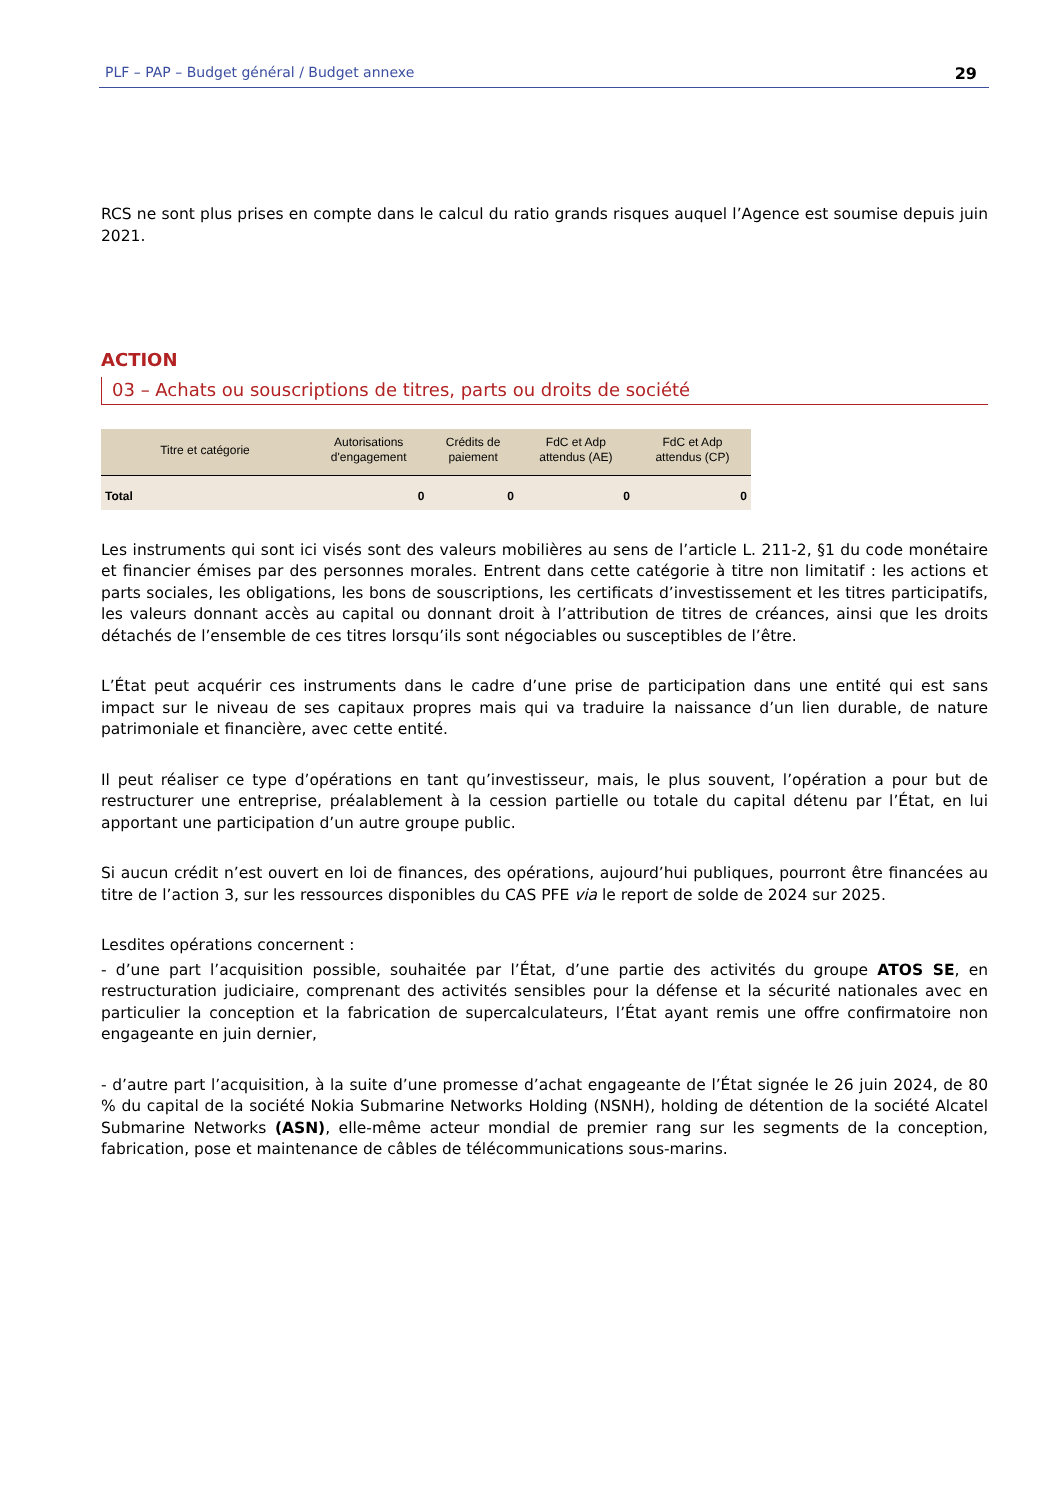PLF – PAP – Budget général / Budget annexe 29
RCS ne sont plus prises en compte dans le calcul du ratio grands risques auquel l’Agence est soumise depuis juin 2021.
ACTION
03 – Achats ou souscriptions de titres, parts ou droits de société
| Titre et catégorie | Autorisations d'engagement | Crédits de paiement | FdC et Adp attendus (AE) | FdC et Adp attendus (CP) |
| --- | --- | --- | --- | --- |
| Total | 0 | 0 | 0 | 0 |
Les instruments qui sont ici visés sont des valeurs mobilières au sens de l’article L. 211-2, §1 du code monétaire et financier émises par des personnes morales. Entrent dans cette catégorie à titre non limitatif : les actions et parts sociales, les obligations, les bons de souscriptions, les certificats d’investissement et les titres participatifs, les valeurs donnant accès au capital ou donnant droit à l’attribution de titres de créances, ainsi que les droits détachés de l’ensemble de ces titres lorsqu’ils sont négociables ou susceptibles de l’être.
L’État peut acquérir ces instruments dans le cadre d’une prise de participation dans une entité qui est sans impact sur le niveau de ses capitaux propres mais qui va traduire la naissance d’un lien durable, de nature patrimoniale et financière, avec cette entité.
Il peut réaliser ce type d’opérations en tant qu’investisseur, mais, le plus souvent, l’opération a pour but de restructurer une entreprise, préalablement à la cession partielle ou totale du capital détenu par l’État, en lui apportant une participation d’un autre groupe public.
Si aucun crédit n’est ouvert en loi de finances, des opérations, aujourd’hui publiques, pourront être financées au titre de l’action 3, sur les ressources disponibles du CAS PFE via le report de solde de 2024 sur 2025.
Lesdites opérations concernent :
- d’une part l’acquisition possible, souhaitée par l’État, d’une partie des activités du groupe ATOS SE, en restructuration judiciaire, comprenant des activités sensibles pour la défense et la sécurité nationales avec en particulier la conception et la fabrication de supercalculateurs, l’État ayant remis une offre confirmatoire non engageante en juin dernier,
- d’autre part l’acquisition, à la suite d’une promesse d’achat engageante de l’État signée le 26 juin 2024, de 80 % du capital de la société Nokia Submarine Networks Holding (NSNH), holding de détention de la société Alcatel Submarine Networks (ASN), elle-même acteur mondial de premier rang sur les segments de la conception, fabrication, pose et maintenance de câbles de télécommunications sous-marins.